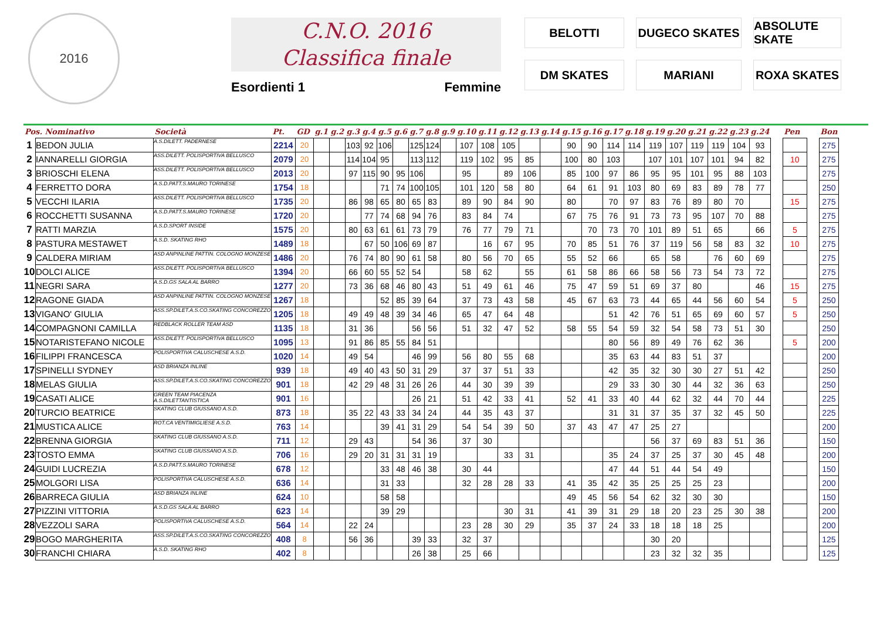2016
C.N.O. 2016
Classifica finale
Esordienti 1 Femmine
BELOTTI
DUGECO SKATES
ABSOLUTE SKATE
DM SKATES
MARIANI
ROXA SKATES
| Pos. Nominativo | | Società | Pt. | GD | g.1 | g.2 | g.3 | g.4 | g.5 | g.6 | g.7 | g.8 | g.9 | g.10 | g.11 | g.12 | g.13 | g.14 | g.15 | g.16 | g.17 | g.18 | g.19 | g.20 | g.21 | g.22 | g.23 | g.24 | | Pen | | Bon |
| --- | --- | --- | --- | --- | --- | --- | --- | --- | --- | --- | --- | --- | --- | --- | --- | --- | --- | --- | --- | --- | --- | --- | --- | --- | --- | --- | --- | --- | --- | --- | --- | --- |
| 1 | BEDON JULIA | A.S.DILETT. PADERNESE | 2214 | 20 | | | 103 | 92 | 106 | | 125 | 124 | | 107 | 108 | 105 | | | 90 | 90 | 114 | 114 | 119 | 107 | 119 | 119 | 104 | 93 | | | | 275 |
| 2 | IANNARELLI GIORGIA | ASS.DILETT. POLISPORTIVA BELLUSCO | 2079 | 20 | | | 114 | 104 | 95 | | 113 | 112 | | 119 | 102 | 95 | 85 | | 100 | 80 | 103 | | 107 | 101 | 107 | 101 | 94 | 82 | | 10 | | 275 |
| 3 | BRIOSCHI ELENA | ASS.DILETT. POLISPORTIVA BELLUSCO | 2013 | 20 | | | 97 | 115 | 90 | 95 | 106 | | | 95 | | 89 | 106 | | 85 | 100 | 97 | 86 | 95 | 95 | 101 | 95 | 88 | 103 | | | | 275 |
| 4 | FERRETTO DORA | A.S.D.PATT.S.MAURO TORINESE | 1754 | 18 | | | | | 71 | 74 | 100 | 105 | | 101 | 120 | 58 | 80 | | 64 | 61 | 91 | 103 | 80 | 69 | 83 | 89 | 78 | 77 | | | | 250 |
| 5 | VECCHI ILARIA | ASS.DILETT. POLISPORTIVA BELLUSCO | 1735 | 20 | | | 86 | 98 | 65 | 80 | 65 | 83 | | 89 | 90 | 84 | 90 | | 80 | | 70 | 97 | 83 | 76 | 89 | 80 | 70 | | | 15 | | 275 |
| 6 | ROCCHETTI SUSANNA | A.S.D.PATT.S.MAURO TORINESE | 1720 | 20 | | | | 77 | 74 | 68 | 94 | 76 | | 83 | 84 | 74 | | | 67 | 75 | 76 | 91 | 73 | 73 | 95 | 107 | 70 | 88 | | | | 275 |
| 7 | RATTI MARZIA | A.S.D.SPORT INSIDE | 1575 | 20 | | | 80 | 63 | 61 | 61 | 73 | 79 | | 76 | 77 | 79 | 71 | | | 70 | 73 | 70 | 101 | 89 | 51 | 65 | | 66 | | 5 | | 275 |
| 8 | PASTURA MESTAWET | A.S.D. SKATING RHO | 1489 | 18 | | | | 67 | 50 | 106 | 69 | 87 | | | 16 | 67 | 95 | | 70 | 85 | 51 | 76 | 37 | 119 | 56 | 58 | 83 | 32 | | 10 | | 275 |
| 9 | CALDERA MIRIAM | ASD ANPINLINE PATTIN. COLOGNO MONZESE | 1486 | 20 | | | 76 | 74 | 80 | 90 | 61 | 58 | | 80 | 56 | 70 | 65 | | 55 | 52 | 66 | | 65 | 58 | | 76 | 60 | 69 | | | | 275 |
| 10 | DOLCI ALICE | ASS.DILETT. POLISPORTIVA BELLUSCO | 1394 | 20 | | | 66 | 60 | 55 | 52 | 54 | | | 58 | 62 | | 55 | | 61 | 58 | 86 | 66 | 58 | 56 | 73 | 54 | 73 | 72 | | | | 275 |
| 11 | NEGRI SARA | A.S.D.GS SALA AL BARRO | 1277 | 20 | | | 73 | 36 | 68 | 46 | 80 | 43 | | 51 | 49 | 61 | 46 | | 75 | 47 | 59 | 51 | 69 | 37 | 80 | | | 46 | | 15 | | 275 |
| 12 | RAGONE GIADA | ASD ANPINLINE PATTIN. COLOGNO MONZESE | 1267 | 18 | | | | | 52 | 85 | 39 | 64 | | 37 | 73 | 43 | 58 | | 45 | 67 | 63 | 73 | 44 | 65 | 44 | 56 | 60 | 54 | | 5 | | 250 |
| 13 | VIGANO' GIULIA | ASS.SP.DILET.A.S.CO.SKATING CONCOREZZO | 1205 | 18 | | | 49 | 49 | 48 | 39 | 34 | 46 | | 65 | 47 | 64 | 48 | | | | 51 | 42 | 76 | 51 | 65 | 69 | 60 | 57 | | 5 | | 250 |
| 14 | COMPAGNONI CAMILLA | REDBLACK ROLLER TEAM ASD | 1135 | 18 | | | 31 | 36 | | | 56 | 56 | | 51 | 32 | 47 | 52 | | 58 | 55 | 54 | 59 | 32 | 54 | 58 | 73 | 51 | 30 | | | | 250 |
| 15 | NOTARISTEFANO NICOLE | ASS.DILETT. POLISPORTIVA BELLUSCO | 1095 | 13 | | | 91 | 86 | 85 | 55 | 84 | 51 | | | | | | | | | 80 | 56 | 89 | 49 | 76 | 62 | 36 | | | 5 | | 200 |
| 16 | FILIPPI FRANCESCA | POLISPORTIVA CALUSCHESE A.S.D. | 1020 | 14 | | | 49 | 54 | | | 46 | 99 | | 56 | 80 | 55 | 68 | | | | 35 | 63 | 44 | 83 | 51 | 37 | | | | | | 200 |
| 17 | SPINELLI SYDNEY | ASD BRIANZA INLINE | 939 | 18 | | | 49 | 40 | 43 | 50 | 31 | 29 | | 37 | 37 | 51 | 33 | | | | 42 | 35 | 32 | 30 | 30 | 27 | 51 | 42 | | | | 250 |
| 18 | MELAS GIULIA | ASS.SP.DILET.A.S.CO.SKATING CONCOREZZO | 901 | 18 | | | 42 | 29 | 48 | 31 | 26 | 26 | | 44 | 30 | 39 | 39 | | | | 29 | 33 | 30 | 30 | 44 | 32 | 36 | 63 | | | | 250 |
| 19 | CASATI ALICE | GREEN TEAM PIACENZA A.S.DILETTANTISTICA | 901 | 16 | | | | | | | 26 | 21 | | 51 | 42 | 33 | 41 | | 52 | 41 | 33 | 40 | 44 | 62 | 32 | 44 | 70 | 44 | | | | 225 |
| 20 | TURCIO BEATRICE | SKATING CLUB GIUSSANO A.S.D. | 873 | 18 | | | 35 | 22 | 43 | 33 | 34 | 24 | | 44 | 35 | 43 | 37 | | | | 31 | 31 | 37 | 35 | 37 | 32 | 45 | 50 | | | | 225 |
| 21 | MUSTICA ALICE | ROT.CA VENTIMIGLIESE A.S.D. | 763 | 14 | | | | | 39 | 41 | 31 | 29 | | 54 | 54 | 39 | 50 | | 37 | 43 | 47 | 47 | 25 | 27 | | | | | | | | 200 |
| 22 | BRENNA GIORGIA | SKATING CLUB GIUSSANO A.S.D. | 711 | 12 | | | 29 | 43 | | | 54 | 36 | | 37 | 30 | | | | | | | | 56 | 37 | 69 | 83 | 51 | 36 | | | | 150 |
| 23 | TOSTO EMMA | SKATING CLUB GIUSSANO A.S.D. | 706 | 16 | | | 29 | 20 | 31 | 31 | 31 | 19 | | | | 33 | 31 | | | | 35 | 24 | 37 | 25 | 37 | 30 | 45 | 48 | | | | 200 |
| 24 | GUIDI LUCREZIA | A.S.D.PATT.S.MAURO TORINESE | 678 | 12 | | | | | 33 | 48 | 46 | 38 | | 30 | 44 | | | | | | 47 | 44 | 51 | 44 | 54 | 49 | | | | | | 150 |
| 25 | MOLGORI LISA | POLISPORTIVA CALUSCHESE A.S.D. | 636 | 14 | | | | | 31 | 33 | | | | 32 | 28 | 28 | 33 | | 41 | 35 | 42 | 35 | 25 | 25 | 25 | 23 | | | | | | 200 |
| 26 | BARRECA GIULIA | ASD BRIANZA INLINE | 624 | 10 | | | | | 58 | 58 | | | | | | | | | 49 | 45 | 56 | 54 | 62 | 32 | 30 | 30 | | | | | | 150 |
| 27 | PIZZINI VITTORIA | A.S.D.GS SALA AL BARRO | 623 | 14 | | | | | 39 | 29 | | | | | | 30 | 31 | | 41 | 39 | 31 | 29 | 18 | 20 | 23 | 25 | 30 | 38 | | | | 200 |
| 28 | VEZZOLI SARA | POLISPORTIVA CALUSCHESE A.S.D. | 564 | 14 | | | 22 | 24 | | | | | | 23 | 28 | 30 | 29 | | 35 | 37 | 24 | 33 | 18 | 18 | 18 | 25 | | | | | | 200 |
| 29 | BOGO MARGHERITA | ASS.SP.DILET.A.S.CO.SKATING CONCOREZZO | 408 | 8 | | | 56 | 36 | | | 39 | 33 | | 32 | 37 | | | | | | | | 30 | 20 | | | | | | | | 125 |
| 30 | FRANCHI CHIARA | A.S.D. SKATING RHO | 402 | 8 | | | | | | | 26 | 38 | | 25 | 66 | | | | | | | | 23 | 32 | 32 | 35 | | | | | | 125 |